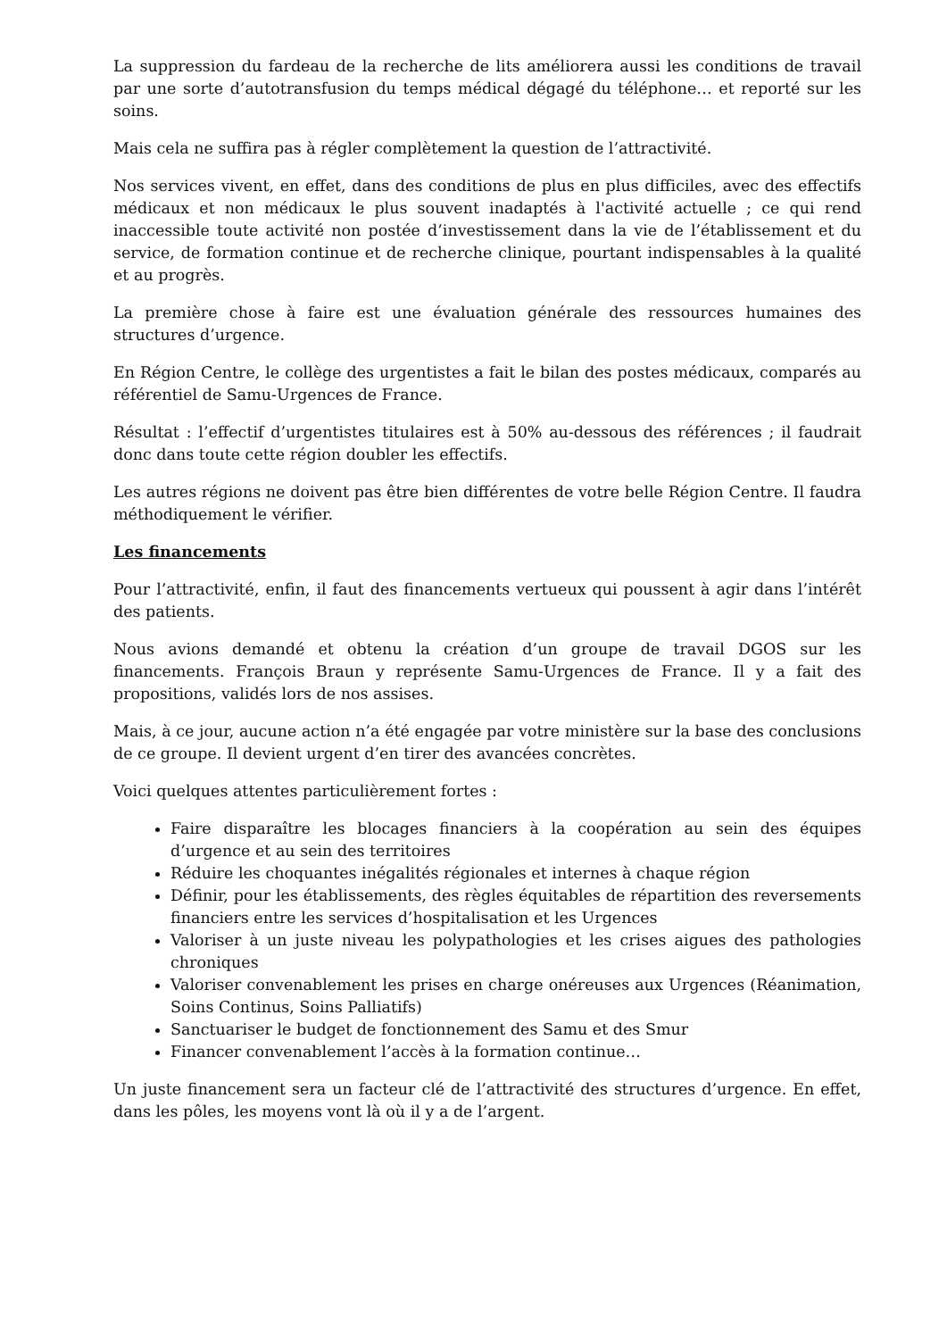La suppression du fardeau de la recherche de lits améliorera aussi les conditions de travail par une sorte d’autotransfusion du temps médical dégagé du téléphone… et reporté sur les soins.
Mais cela ne suffira pas à régler complètement la question de l’attractivité.
Nos services vivent, en effet, dans des conditions de plus en plus difficiles, avec des effectifs médicaux et non médicaux le plus souvent inadaptés à l'activité actuelle ; ce qui rend inaccessible toute activité non postée d’investissement dans la vie de l’établissement et du service, de formation continue et de recherche clinique, pourtant indispensables à la qualité et au progrès.
La première chose à faire est une évaluation générale des ressources humaines des structures d’urgence.
En Région Centre, le collège des urgentistes a fait le bilan des postes médicaux, comparés au référentiel de Samu-Urgences de France.
Résultat : l’effectif d’urgentistes titulaires est à 50% au-dessous des références ; il faudrait donc dans toute cette région doubler les effectifs.
Les autres régions ne doivent pas être bien différentes de votre belle Région Centre. Il faudra méthodiquement le vérifier.
Les financements
Pour l’attractivité, enfin, il faut des financements vertueux qui poussent à agir dans l’intérêt des patients.
Nous avions demandé et obtenu la création d’un groupe de travail DGOS sur les financements. François Braun y représente Samu-Urgences de France. Il y a fait des propositions, validés lors de nos assises.
Mais, à ce jour, aucune action n’a été engagée par votre ministère sur la base des conclusions de ce groupe. Il devient urgent d’en tirer des avancées concrètes.
Voici quelques attentes particulièrement fortes :
Faire disparaître les blocages financiers à la coopération au sein des équipes d’urgence et au sein des territoires
Réduire les choquantes inégalités régionales et internes à chaque région
Définir, pour les établissements, des règles équitables de répartition des reversements financiers entre les services d’hospitalisation et les Urgences
Valoriser à un juste niveau les polypathologies et les crises aigues des pathologies chroniques
Valoriser convenablement les prises en charge onéreuses aux Urgences (Réanimation, Soins Continus, Soins Palliatifs)
Sanctuariser le budget de fonctionnement des Samu et des Smur
Financer convenablement l’accès à la formation continue…
Un juste financement sera un facteur clé de l’attractivité des structures d’urgence. En effet, dans les pôles, les moyens vont là où il y a de l’argent.